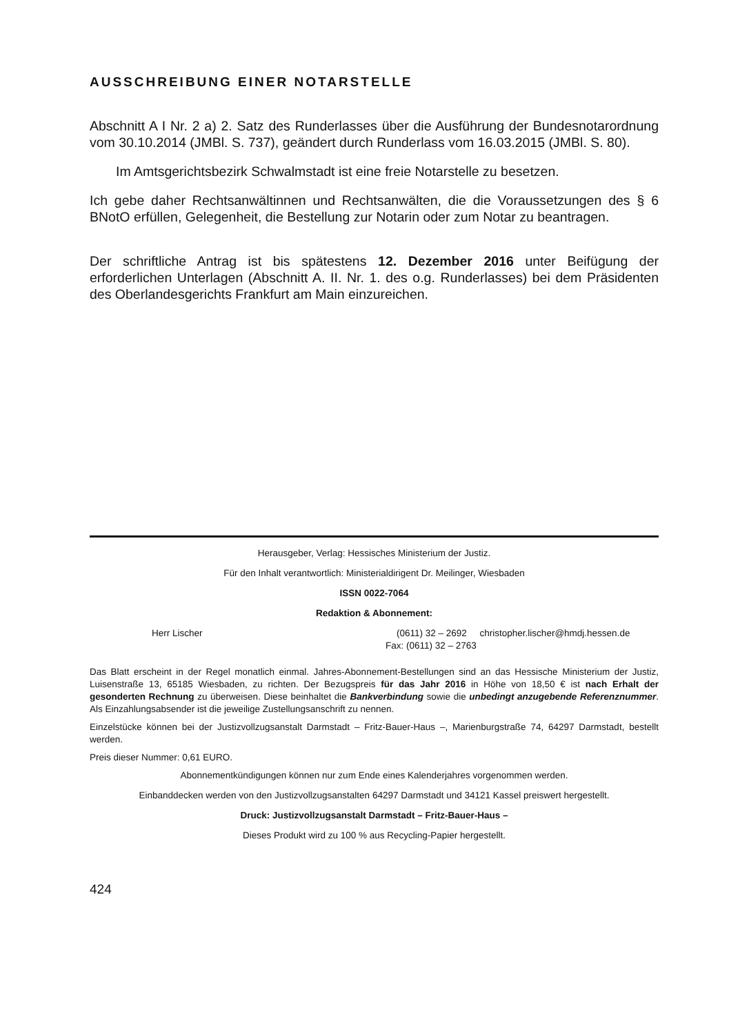AUSSCHREIBUNG EINER NOTARSTELLE
Abschnitt A I Nr. 2 a) 2. Satz des Runderlasses über die Ausführung der Bundesnotarordnung vom 30.10.2014 (JMBl. S. 737), geändert durch Runderlass vom 16.03.2015 (JMBl. S. 80).
Im Amtsgerichtsbezirk Schwalmstadt ist eine freie Notarstelle zu besetzen.
Ich gebe daher Rechtsanwältinnen und Rechtsanwälten, die die Voraussetzungen des § 6 BNotO erfüllen, Gelegenheit, die Bestellung zur Notarin oder zum Notar zu beantragen.
Der schriftliche Antrag ist bis spätestens 12. Dezember 2016 unter Beifügung der erforderlichen Unterlagen (Abschnitt A. II. Nr. 1. des o.g. Runderlasses) bei dem Präsidenten des Oberlandesgerichts Frankfurt am Main einzureichen.
Herausgeber, Verlag: Hessisches Ministerium der Justiz.
Für den Inhalt verantwortlich: Ministerialdirigent Dr. Meilinger, Wiesbaden
ISSN 0022-7064
Redaktion & Abonnement:
Herr Lischer (0611) 32 – 2692 christopher.lischer@hmdj.hessen.de
Fax: (0611) 32 – 2763
Das Blatt erscheint in der Regel monatlich einmal. Jahres-Abonnement-Bestellungen sind an das Hessische Ministerium der Justiz, Luisenstraße 13, 65185 Wiesbaden, zu richten. Der Bezugspreis für das Jahr 2016 in Höhe von 18,50 € ist nach Erhalt der gesonderten Rechnung zu überweisen. Diese beinhaltet die Bankverbindung sowie die unbedingt anzugebende Referenznummer. Als Einzahlungsabsender ist die jeweilige Zustellungsanschrift zu nennen.
Einzelstücke können bei der Justizvollzugsanstalt Darmstadt – Fritz-Bauer-Haus –, Marienburgstraße 74, 64297 Darmstadt, bestellt werden.
Preis dieser Nummer: 0,61 EURO.
Abonnementkündigungen können nur zum Ende eines Kalenderjahres vorgenommen werden.
Einbanddecken werden von den Justizvollzugsanstalten 64297 Darmstadt und 34121 Kassel preiswert hergestellt.
Druck: Justizvollzugsanstalt Darmstadt – Fritz-Bauer-Haus –
Dieses Produkt wird zu 100 % aus Recycling-Papier hergestellt.
424